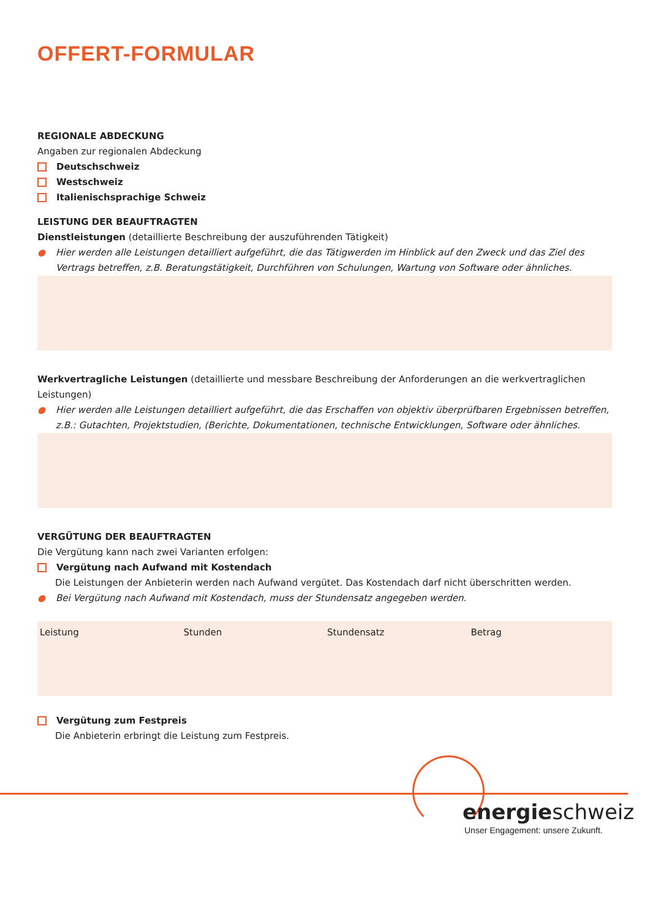OFFERT-FORMULAR
REGIONALE ABDECKUNG
Angaben zur regionalen Abdeckung
Deutschschweiz
Westschweiz
Italienischsprachige Schweiz
LEISTUNG DER BEAUFTRAGTEN
Dienstleistungen (detaillierte Beschreibung der auszuführenden Tätigkeit)
● Hier werden alle Leistungen detailliert aufgeführt, die das Tätigwerden im Hinblick auf den Zweck und das Ziel des Vertrags betreffen, z.B. Beratungstätigkeit, Durchführen von Schulungen, Wartung von Software oder ähnliches.
Werkvertragliche Leistungen (detaillierte und messbare Beschreibung der Anforderungen an die werkvertraglichen Leistungen)
● Hier werden alle Leistungen detailliert aufgeführt, die das Erschaffen von objektiv überprüfbaren Ergebnissen betreffen, z.B.: Gutachten, Projektstudien, (Berichte, Dokumentationen, technische Entwicklungen, Software oder ähnliches.
VERGÜTUNG DER BEAUFTRAGTEN
Die Vergütung kann nach zwei Varianten erfolgen:
Vergütung nach Aufwand mit Kostendach
Die Leistungen der Anbieterin werden nach Aufwand vergütet. Das Kostendach darf nicht überschritten werden.
● Bei Vergütung nach Aufwand mit Kostendach, muss der Stundensatz angegeben werden.
| Leistung | Stunden | Stundensatz | Betrag |
| --- | --- | --- | --- |
Vergütung zum Festpreis
Die Anbieterin erbringt die Leistung zum Festpreis.
energieschweiz
Unser Engagement: unsere Zukunft.